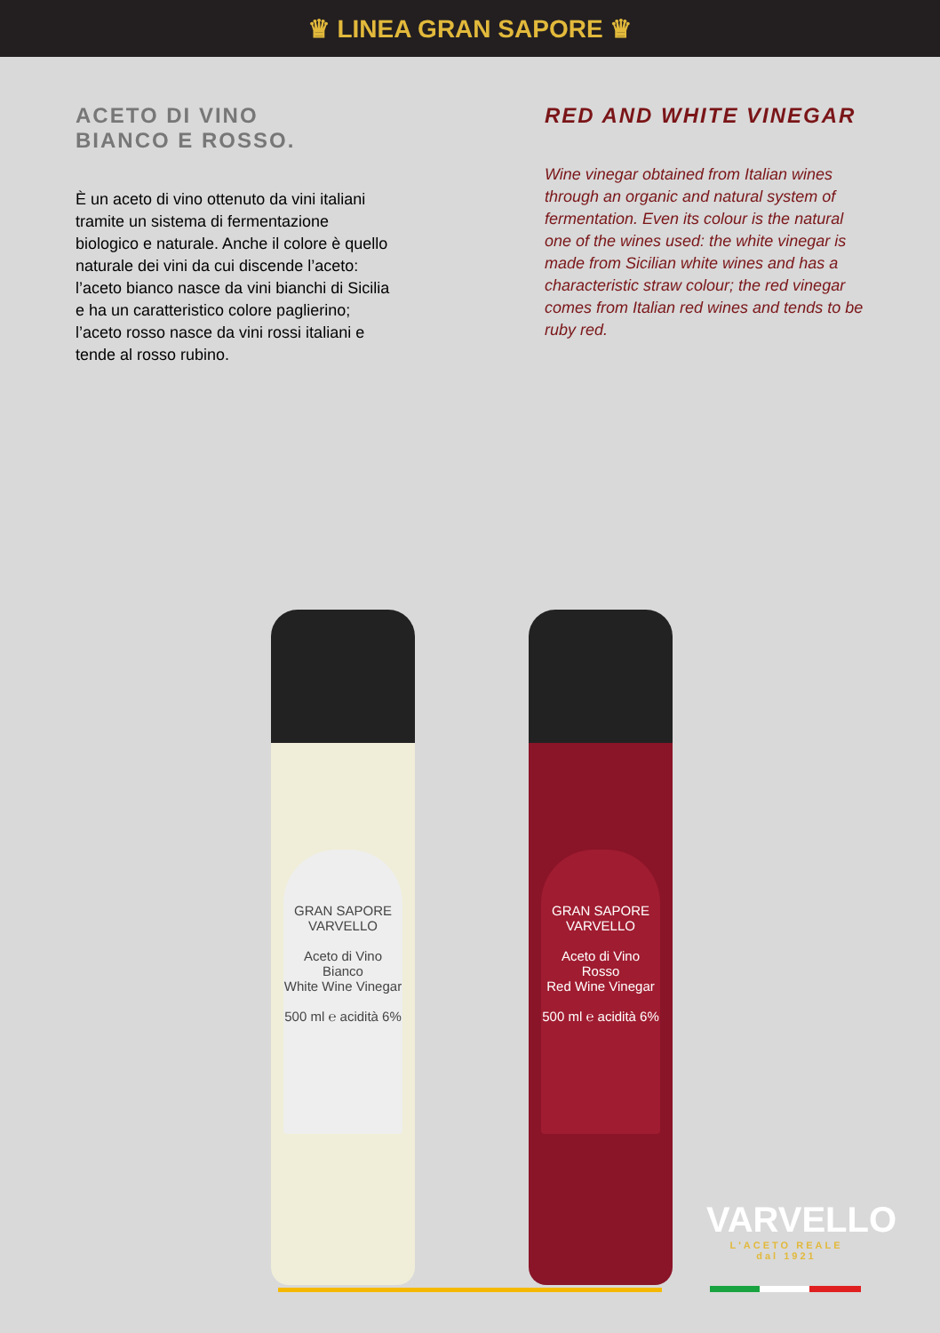♛ LINEA GRAN SAPORE ♛
ACETO DI VINO
BIANCO E ROSSO.
È un aceto di vino ottenuto da vini italiani tramite un sistema di fermentazione biologico e naturale. Anche il colore è quello naturale dei vini da cui discende l’aceto: l’aceto bianco nasce da vini bianchi di Sicilia e ha un caratteristico colore paglierino; l’aceto rosso nasce da vini rossi italiani e tende al rosso rubino.
RED AND WHITE VINEGAR
Wine vinegar obtained from Italian wines through an organic and natural system of fermentation. Even its colour is the natural one of the wines used: the white vinegar is made from Sicilian white wines and has a characteristic straw colour; the red vinegar comes from Italian red wines and tends to be ruby red.
GRAN SAPORE
VARVELLO
Aceto di Vino
Bianco
White Wine Vinegar
500 ml ℮ acidità 6%
GRAN SAPORE
VARVELLO
Aceto di Vino
Rosso
Red Wine Vinegar
500 ml ℮ acidità 6%
VARVELLO
L'ACETO REALE
dal 1921